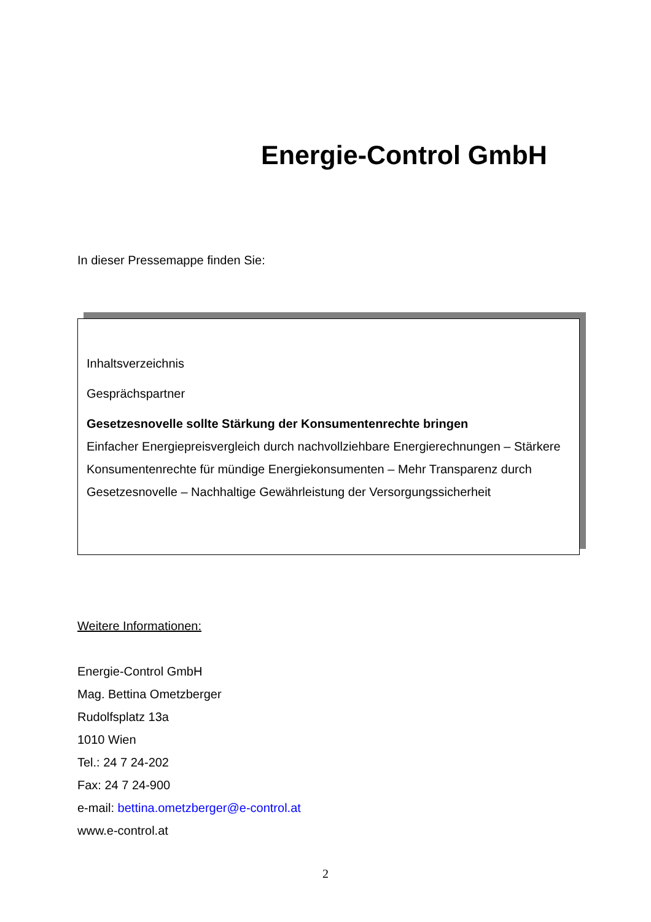Energie-Control GmbH
In dieser Pressemappe finden Sie:
Inhaltsverzeichnis
Gesprächspartner
Gesetzesnovelle sollte Stärkung der Konsumentenrechte bringen
Einfacher Energiepreisvergleich durch nachvollziehbare Energierechnungen – Stärkere Konsumentenrechte für mündige Energiekonsumenten – Mehr Transparenz durch Gesetzesnovelle – Nachhaltige Gewährleistung der Versorgungssicherheit
Weitere Informationen:
Energie-Control GmbH
Mag. Bettina Ometzberger
Rudolfsplatz 13a
1010 Wien
Tel.: 24 7 24-202
Fax: 24 7 24-900
e-mail: bettina.ometzberger@e-control.at
www.e-control.at
2